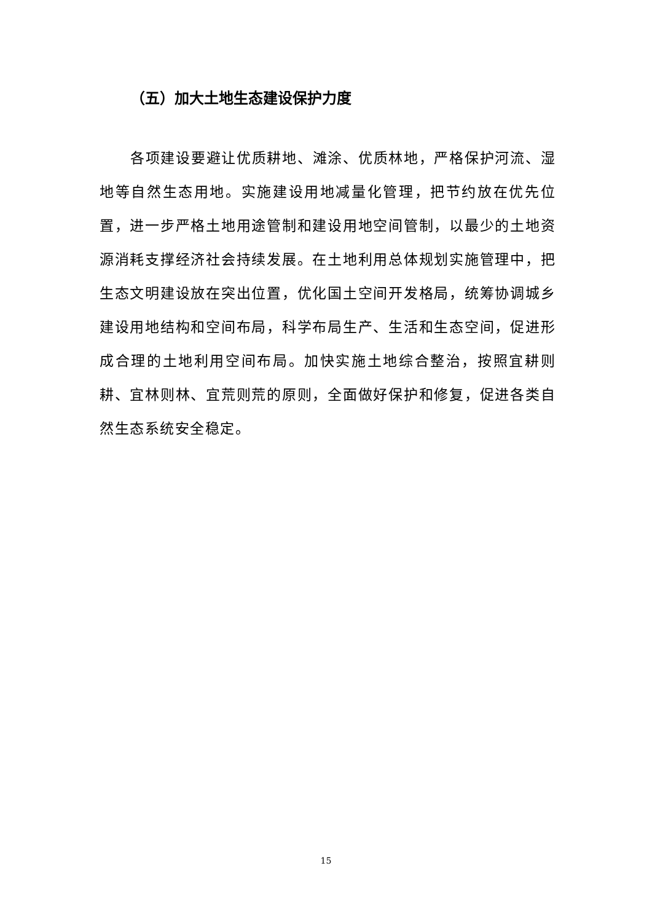（五）加大土地生态建设保护力度
各项建设要避让优质耕地、滩涂、优质林地，严格保护河流、湿地等自然生态用地。实施建设用地减量化管理，把节约放在优先位置，进一步严格土地用途管制和建设用地空间管制，以最少的土地资源消耗支撑经济社会持续发展。在土地利用总体规划实施管理中，把生态文明建设放在突出位置，优化国土空间开发格局，统筹协调城乡建设用地结构和空间布局，科学布局生产、生活和生态空间，促进形成合理的土地利用空间布局。加快实施土地综合整治，按照宜耕则耕、宜林则林、宜荒则荒的原则，全面做好保护和修复，促进各类自然生态系统安全稳定。
15